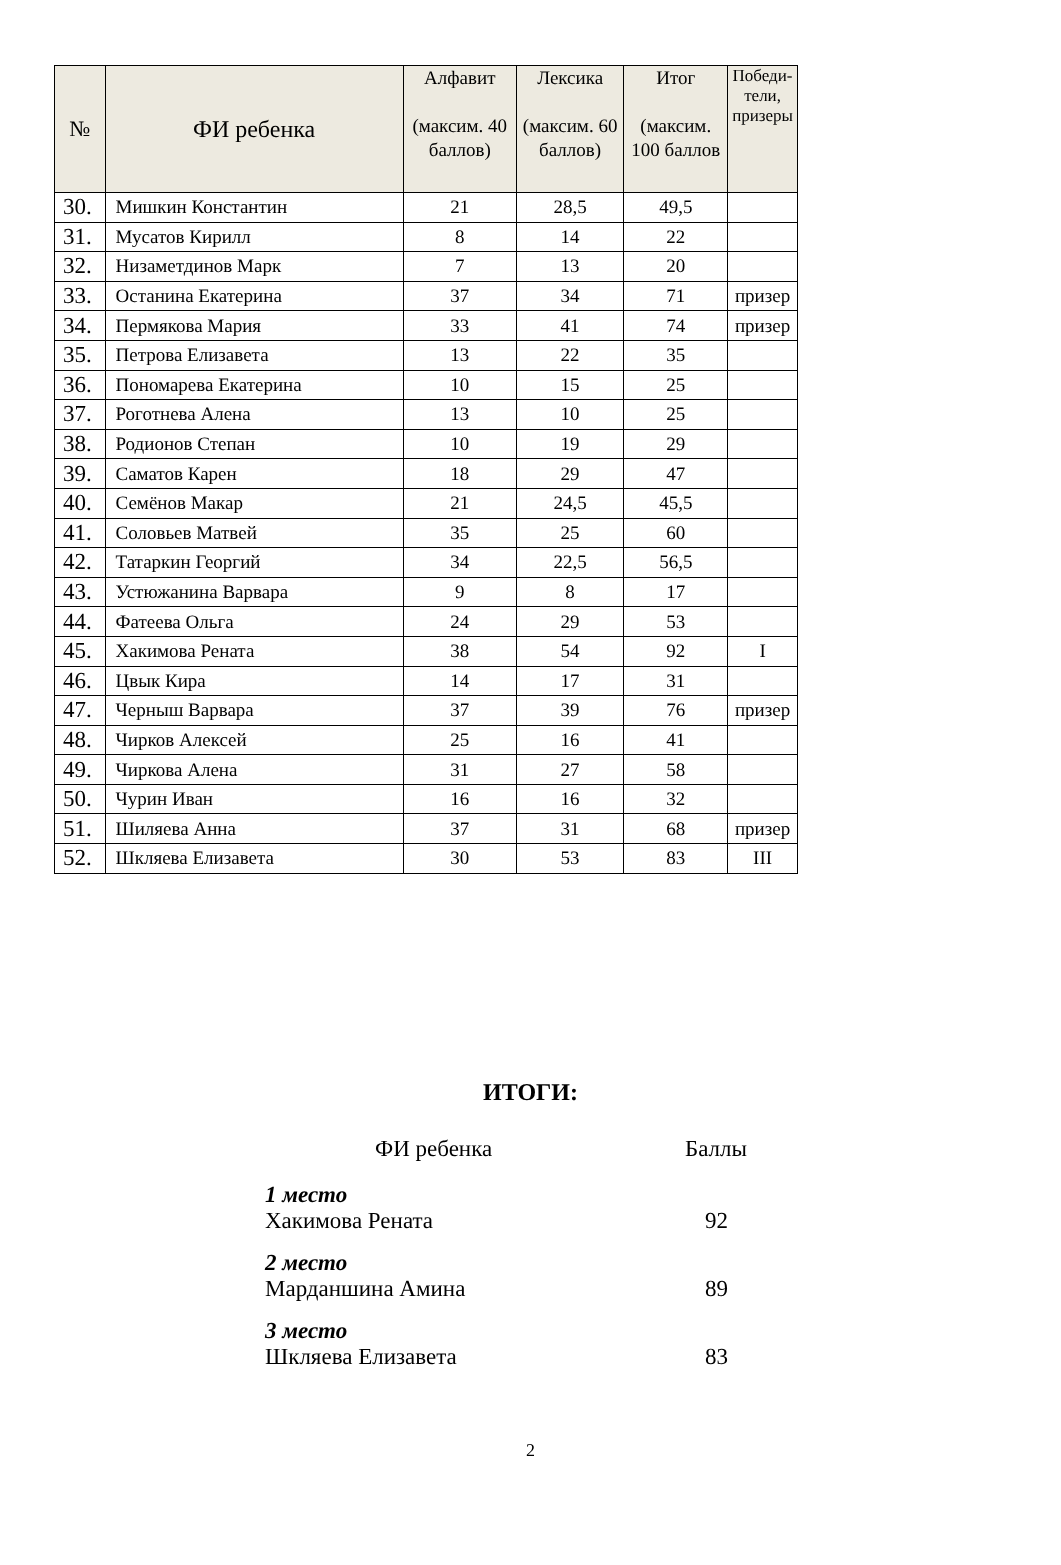| № | ФИ ребенка | Алфавит (максим. 40 баллов) | Лексика (максим. 60 баллов) | Итог (максим. 100 баллов | Победи-тели, призеры |
| --- | --- | --- | --- | --- | --- |
| 30. | Мишкин Константин | 21 | 28,5 | 49,5 | |
| 31. | Мусатов Кирилл | 8 | 14 | 22 | |
| 32. | Низаметдинов Марк | 7 | 13 | 20 | |
| 33. | Останина Екатерина | 37 | 34 | 71 | призер |
| 34. | Пермякова Мария | 33 | 41 | 74 | призер |
| 35. | Петрова Елизавета | 13 | 22 | 35 | |
| 36. | Пономарева Екатерина | 10 | 15 | 25 | |
| 37. | Роготнева Алена | 13 | 10 | 25 | |
| 38. | Родионов Степан | 10 | 19 | 29 | |
| 39. | Саматов Карен | 18 | 29 | 47 | |
| 40. | Семёнов Макар | 21 | 24,5 | 45,5 | |
| 41. | Соловьев Матвей | 35 | 25 | 60 | |
| 42. | Татаркин Георгий | 34 | 22,5 | 56,5 | |
| 43. | Устюжанина Варвара | 9 | 8 | 17 | |
| 44. | Фатеева Ольга | 24 | 29 | 53 | |
| 45. | Хакимова Рената | 38 | 54 | 92 | I |
| 46. | Цвык Кира | 14 | 17 | 31 | |
| 47. | Черныш Варвара | 37 | 39 | 76 | призер |
| 48. | Чирков Алексей | 25 | 16 | 41 | |
| 49. | Чиркова Алена | 31 | 27 | 58 | |
| 50. | Чурин Иван | 16 | 16 | 32 | |
| 51. | Шиляева Анна | 37 | 31 | 68 | призер |
| 52. | Шкляева Елизавета | 30 | 53 | 83 | III |
ИТОГИ:
ФИ ребенка Баллы
1 место
Хакимова Рената 92
2 место
Марданшина Амина 89
3 место
Шкляева Елизавета 83
2